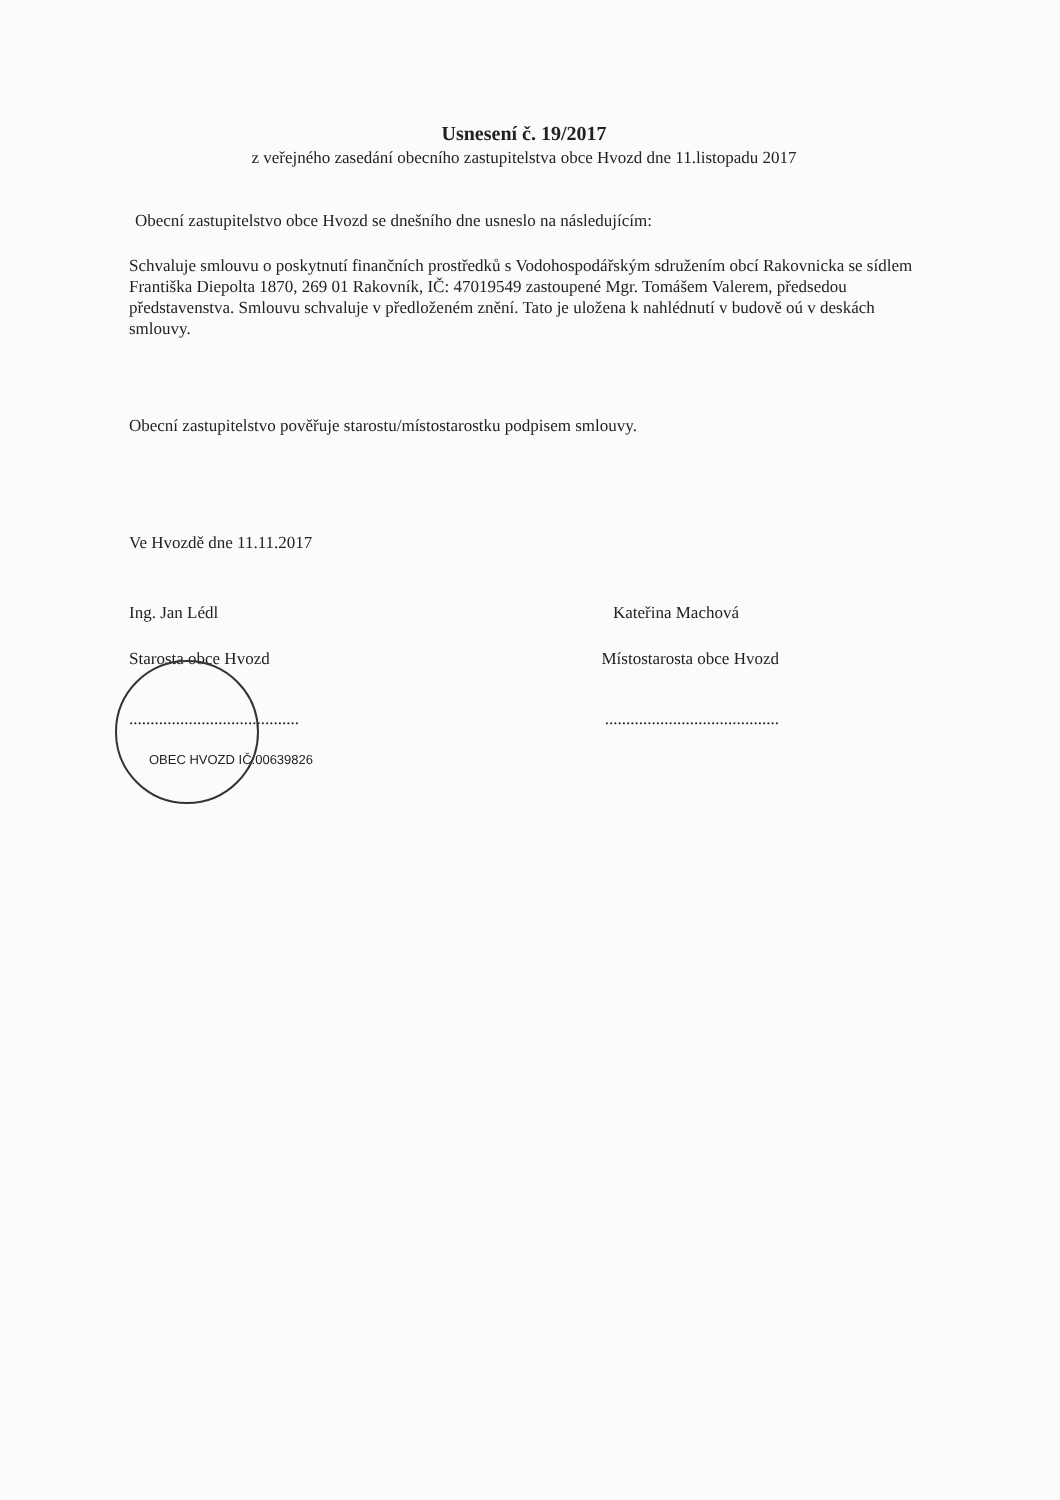Usnesení č. 19/2017
z veřejného zasedání obecního zastupitelstva obce Hvozd dne 11.listopadu 2017
Obecní zastupitelstvo obce Hvozd se dnešního dne usneslo na následujícím:
Schvaluje smlouvu o poskytnutí finančních prostředků s Vodohospodářským sdružením obcí Rakovnicka se sídlem Františka Diepolta 1870, 269 01 Rakovník, IČ: 47019549 zastoupené Mgr. Tomášem Valerem, předsedou představenstva. Smlouvu schvaluje v předloženém znění. Tato je uložena k nahlédnutí v budově oú v deskách smlouvy.
Obecní zastupitelstvo pověřuje starostu/místostarostku podpisem smlouvy.
Ve Hvozdě dne 11.11.2017
Ing. Jan Lédl Kateřina Machová
Starosta obce Hvozd Místostarosta obce Hvozd
.................................................................................
OBEC HVOZD IČ:00639826